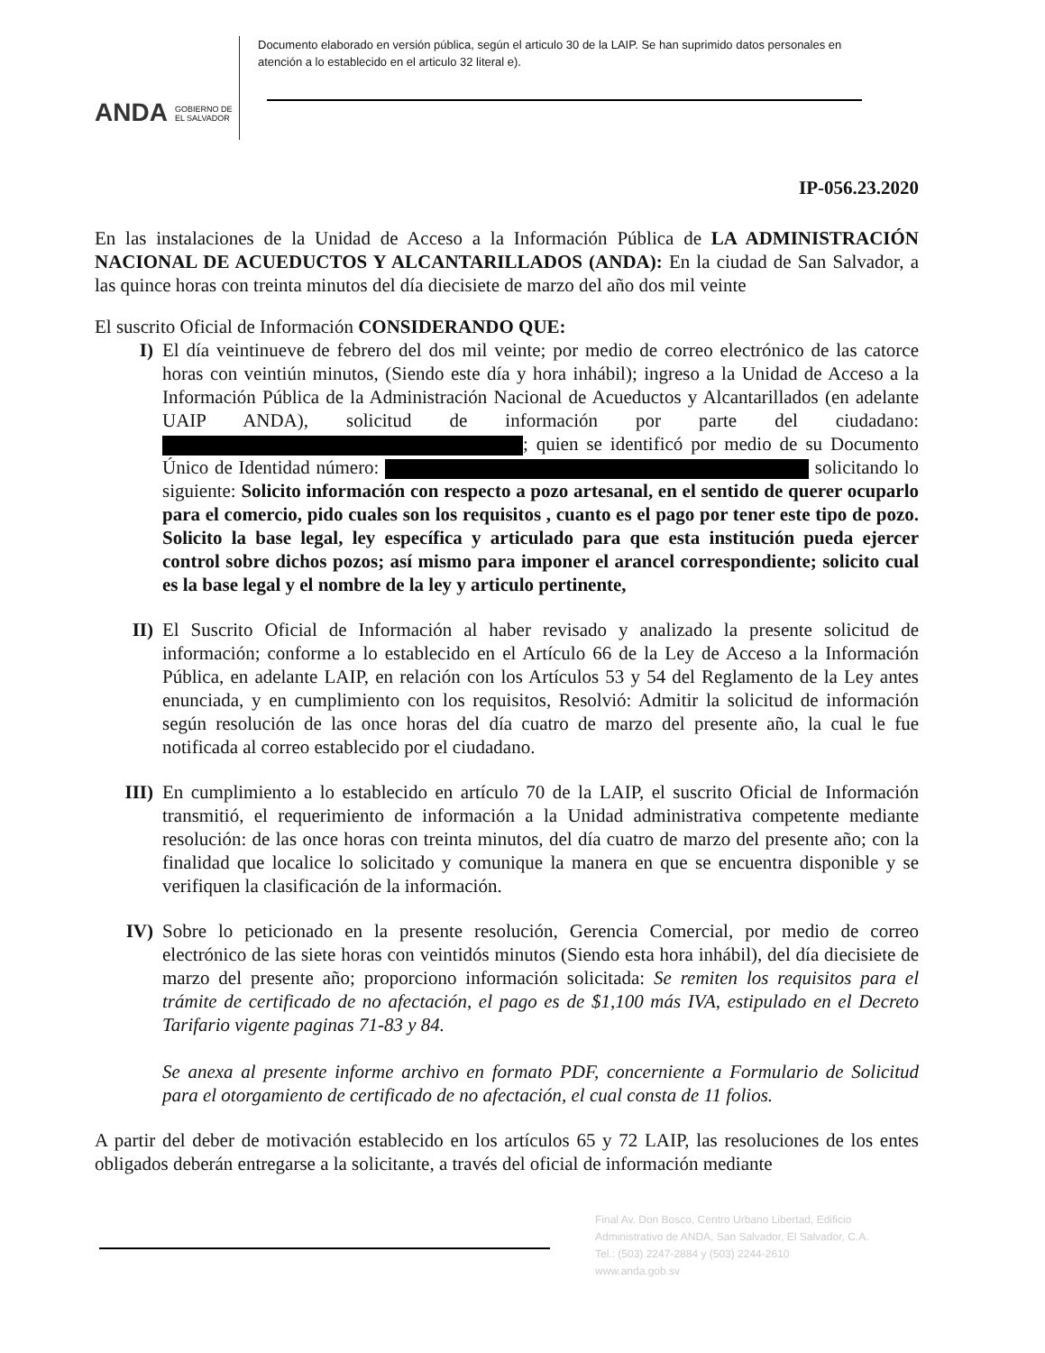ANDA GOBIERNO DE
EL SALVADOR
Documento elaborado en versión pública, según el articulo 30 de la LAIP. Se han suprimido datos personales en atención a lo establecido en el articulo 32 literal e).
IP-056.23.2020
En las instalaciones de la Unidad de Acceso a la Información Pública de LA ADMINISTRACIÓN NACIONAL DE ACUEDUCTOS Y ALCANTARILLADOS (ANDA): En la ciudad de San Salvador, a las quince horas con treinta minutos del día diecisiete de marzo del año dos mil veinte
El suscrito Oficial de Información CONSIDERANDO QUE:
I) El día veintinueve de febrero del dos mil veinte; por medio de correo electrónico de las catorce horas con veintiún minutos, (Siendo este día y hora inhábil); ingreso a la Unidad de Acceso a la Información Pública de la Administración Nacional de Acueductos y Alcantarillados (en adelante UAIP ANDA), solicitud de información por parte del ciudadano: ; quien se identificó por medio de su Documento Único de Identidad número: solicitando lo siguiente: Solicito información con respecto a pozo artesanal, en el sentido de querer ocuparlo para el comercio, pido cuales son los requisitos , cuanto es el pago por tener este tipo de pozo. Solicito la base legal, ley específica y articulado para que esta institución pueda ejercer control sobre dichos pozos; así mismo para imponer el arancel correspondiente; solicito cual es la base legal y el nombre de la ley y articulo pertinente,
II) El Suscrito Oficial de Información al haber revisado y analizado la presente solicitud de información; conforme a lo establecido en el Artículo 66 de la Ley de Acceso a la Información Pública, en adelante LAIP, en relación con los Artículos 53 y 54 del Reglamento de la Ley antes enunciada, y en cumplimiento con los requisitos, Resolvió: Admitir la solicitud de información según resolución de las once horas del día cuatro de marzo del presente año, la cual le fue notificada al correo establecido por el ciudadano.
III) En cumplimiento a lo establecido en artículo 70 de la LAIP, el suscrito Oficial de Información transmitió, el requerimiento de información a la Unidad administrativa competente mediante resolución: de las once horas con treinta minutos, del día cuatro de marzo del presente año; con la finalidad que localice lo solicitado y comunique la manera en que se encuentra disponible y se verifiquen la clasificación de la información.
IV) Sobre lo peticionado en la presente resolución, Gerencia Comercial, por medio de correo electrónico de las siete horas con veintidós minutos (Siendo esta hora inhábil), del día diecisiete de marzo del presente año; proporciono información solicitada: Se remiten los requisitos para el trámite de certificado de no afectación, el pago es de $1,100 más IVA, estipulado en el Decreto Tarifario vigente paginas 71-83 y 84.
Se anexa al presente informe archivo en formato PDF, concerniente a Formulario de Solicitud para el otorgamiento de certificado de no afectación, el cual consta de 11 folios.
A partir del deber de motivación establecido en los artículos 65 y 72 LAIP, las resoluciones de los entes obligados deberán entregarse a la solicitante, a través del oficial de información mediante
Final Av. Don Bosco, Centro Urbano Libertad, Edificio Administrativo de ANDA, San Salvador, El Salvador, C.A. Tel.: (503) 2247-2884 y (503) 2244-2610 www.anda.gob.sv